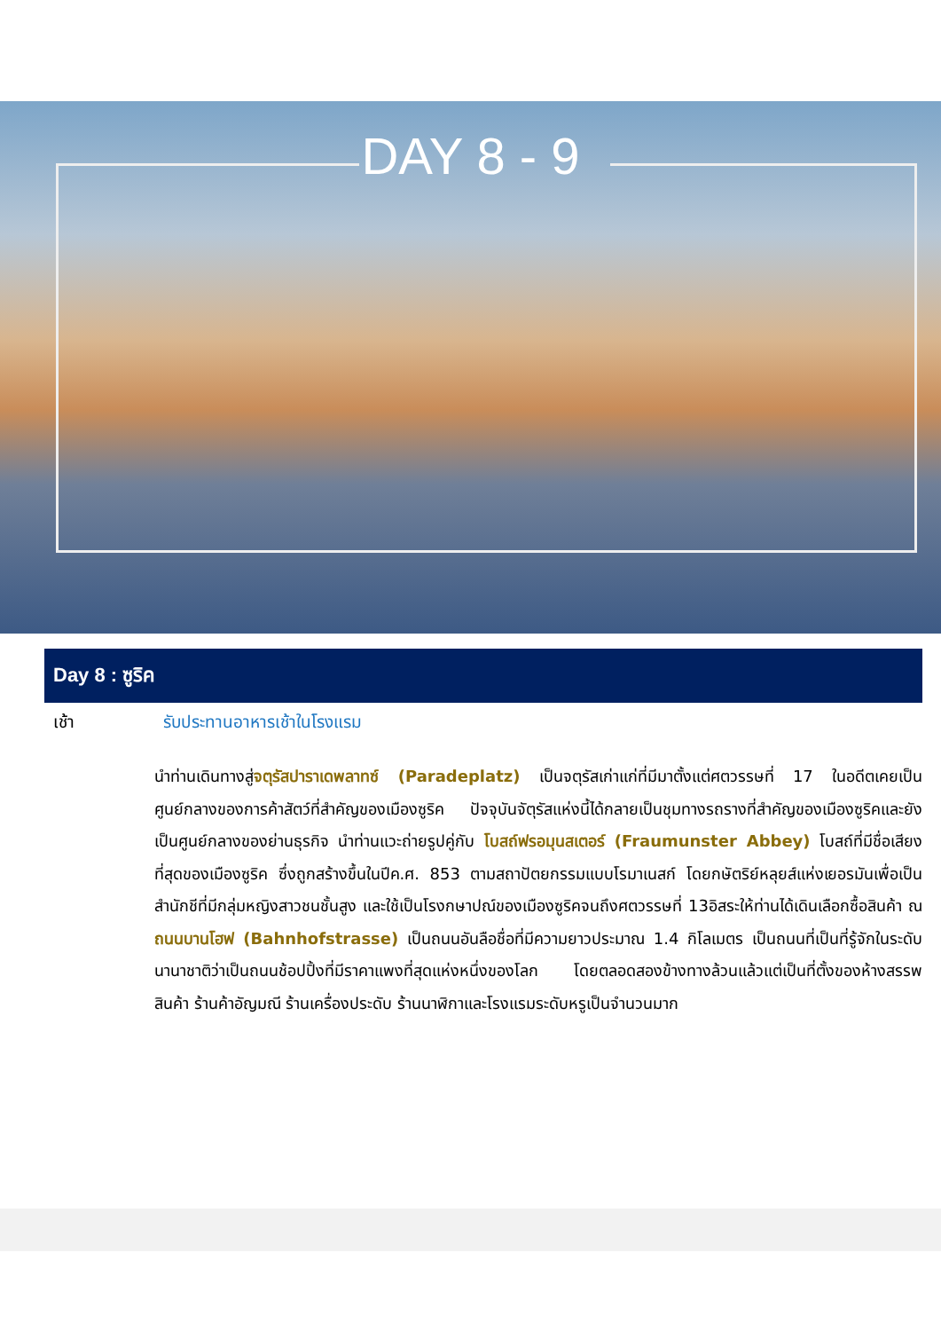DAY 8 - 9
Day 8 : ซูริค
เช้า รับประทานอาหารเช้าในโรงแรม
นำท่านเดินทางสู่จตุรัสปาราเดพลาทซ์ (Paradeplatz) เป็นจตุรัสเก่าแก่ที่มีมาตั้งแต่ศตวรรษที่ 17 ในอดีตเคยเป็นศูนย์กลางของการค้าสัตว์ที่สำคัญของเมืองซูริค ปัจจุบันจัตุรัสแห่งนี้ได้กลายเป็นชุมทางรถรางที่สำคัญของเมืองซูริคและยังเป็นศูนย์กลางของย่านธุรกิจ นำท่านแวะถ่ายรูปคู่กับ โบสถ์ฟรอมุนสเตอร์ (Fraumunster Abbey) โบสถ์ที่มีชื่อเสียงที่สุดของเมืองซูริค ซึ่งถูกสร้างขึ้นในปีค.ศ. 853 ตามสถาปัตยกรรมแบบโรมาเนสก์ โดยกษัตริย์หลุยส์แห่งเยอรมันเพื่อเป็นสำนักชีที่มีกลุ่มหญิงสาวชนชั้นสูง และใช้เป็นโรงกษาปณ์ของเมืองซูริคจนถึงศตวรรษที่ 13อิสระให้ท่านได้เดินเลือกซื้อสินค้า ณ ถนนบานโฮฟ (Bahnhofstrasse) เป็นถนนอันลือชื่อที่มีความยาวประมาณ 1.4 กิโลเมตร เป็นถนนที่เป็นที่รู้จักในระดับนานาชาติว่าเป็นถนนช้อปปิ้งที่มีราคาแพงที่สุดแห่งหนึ่งของโลก โดยตลอดสองข้างทางล้วนแล้วแต่เป็นที่ตั้งของห้างสรรพสินค้า ร้านค้าอัญมณี ร้านเครื่องประดับ ร้านนาฬิกาและโรงแรมระดับหรูเป็นจำนวนมาก